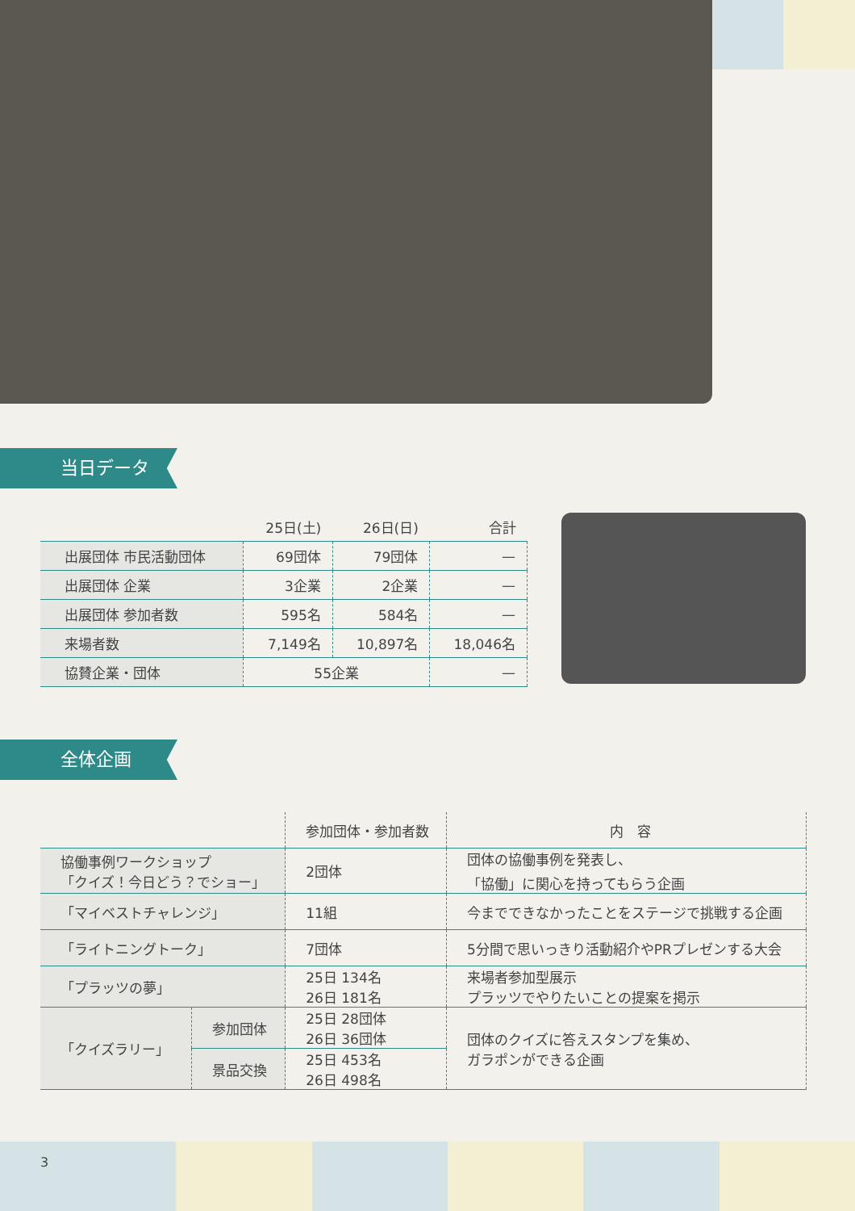当日データ
| | 25日(土) | 26日(日) | 合計 |
| --- | --- | --- | --- |
| 出展団体 市民活動団体 | 69団体 | 79団体 | — |
| 出展団体 企業 | 3企業 | 2企業 | — |
| 出展団体 参加者数 | 595名 | 584名 | — |
| 来場者数 | 7,149名 | 10,897名 | 18,046名 |
| 協賛企業・団体 | 55企業 | | — |
全体企画
| | | 参加団体・参加者数 | 内 容 |
| --- | --- | --- | --- |
| 協働事例ワークショップ 「クイズ！今日どう？でショー」 | | 2団体 | 団体の協働事例を発表し、 「協働」に関心を持ってもらう企画 |
| 「マイベストチャレンジ」 | | 11組 | 今までできなかったことをステージで挑戦する企画 |
| 「ライトニングトーク」 | | 7団体 | 5分間で思いっきり活動紹介やPRプレゼンする大会 |
| 「プラッツの夢」 | | 25日 134名 26日 181名 | 来場者参加型展示 プラッツでやりたいことの提案を掲示 |
| 「クイズラリー」 | 参加団体 | 25日 28団体 26日 36団体 | 団体のクイズに答えスタンプを集め、 ガラポンができる企画 |
| | 景品交換 | 25日 453名 26日 498名 | |
3